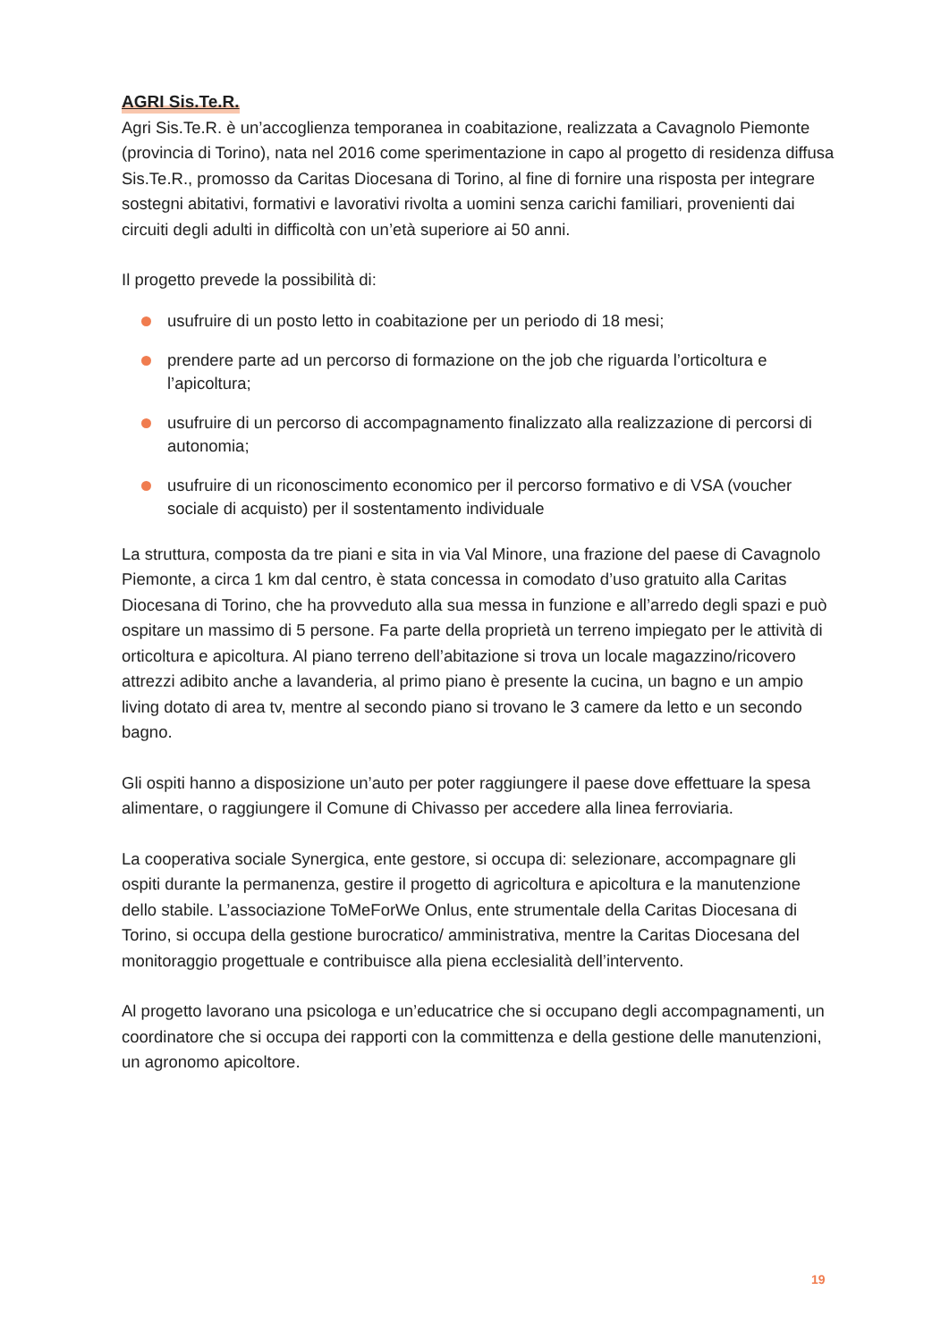AGRI Sis.Te.R.
Agri Sis.Te.R. è un’accoglienza temporanea in coabitazione, realizzata a Cavagnolo Piemonte (provincia di Torino), nata nel 2016 come sperimentazione in capo al progetto di residenza diffusa Sis.Te.R., promosso da Caritas Diocesana di Torino, al fine di fornire una risposta per integrare sostegni abitativi, formativi e lavorativi rivolta a uomini senza carichi familiari, provenienti dai circuiti degli adulti in difficoltà con un’età superiore ai 50 anni.
Il progetto prevede la possibilità di:
usufruire di un posto letto in coabitazione per un periodo di 18 mesi;
prendere parte ad un percorso di formazione on the job che riguarda l’orticoltura e l’apicoltura;
usufruire di un percorso di accompagnamento finalizzato alla realizzazione di percorsi di autonomia;
usufruire di un riconoscimento economico per il percorso formativo e di VSA (voucher sociale di acquisto) per il sostentamento individuale
La struttura, composta da tre piani e sita in via Val Minore, una frazione del paese di Cavagnolo Piemonte, a circa 1 km dal centro, è stata concessa in comodato d’uso gratuito alla Caritas Diocesana di Torino, che ha provveduto alla sua messa in funzione e all’arredo degli spazi e può ospitare un massimo di 5 persone. Fa parte della proprietà un terreno impiegato per le attività di orticoltura e apicoltura. Al piano terreno dell’abitazione si trova un locale magazzino/ricovero attrezzi adibito anche a lavanderia, al primo piano è presente la cucina, un bagno e un ampio living dotato di area tv, mentre al secondo piano si trovano le 3 camere da letto e un secondo bagno.
Gli ospiti hanno a disposizione un’auto per poter raggiungere il paese dove effettuare la spesa alimentare, o raggiungere il Comune di Chivasso per accedere alla linea ferroviaria.
La cooperativa sociale Synergica, ente gestore, si occupa di: selezionare, accompagnare gli ospiti durante la permanenza, gestire il progetto di agricoltura e apicoltura e la manutenzione dello stabile. L’associazione ToMeForWe Onlus, ente strumentale della Caritas Diocesana di Torino, si occupa della gestione burocratico/ amministrativa, mentre la Caritas Diocesana del monitoraggio progettuale e contribuisce alla piena ecclesialità dell’intervento.
Al progetto lavorano una psicologa e un’educatrice che si occupano degli accompagnamenti, un coordinatore che si occupa dei rapporti con la committenza e della gestione delle manutenzioni, un agronomo apicoltore.
19